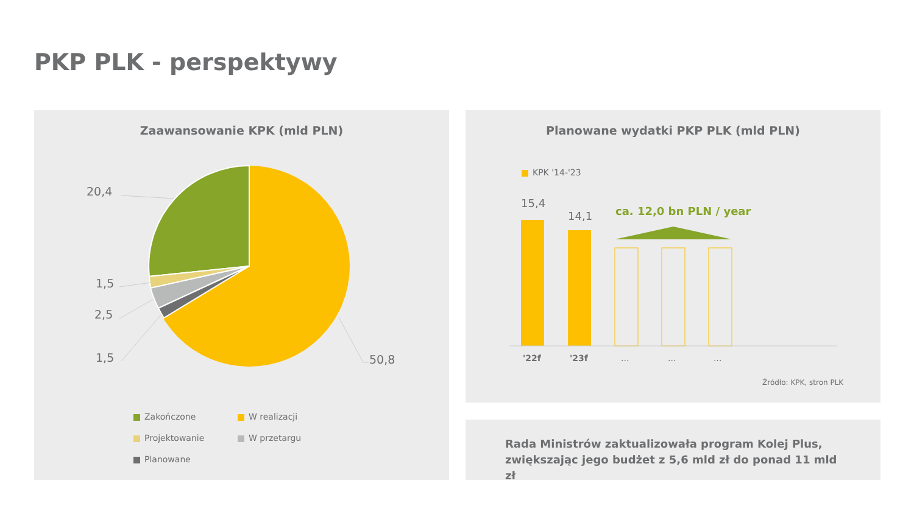PKP PLK - perspektywy
Zaawansowanie KPK (mld PLN)
20,4
1,5
2,5
1,5 50,8
Zakończone W realizacji
Projektowanie W przetargu
Planowane
Planowane wydatki PKP PLK (mld PLN)
KPK '14-'23
15,4
14,1 ca. 12,0 bn PLN / year
'22f '23f ... ... ...
Źródło: KPK, stron PLK
Rada Ministrów zaktualizowała program Kolej Plus, zwiększając jego budżet z 5,6 mld zł do ponad 11 mld zł